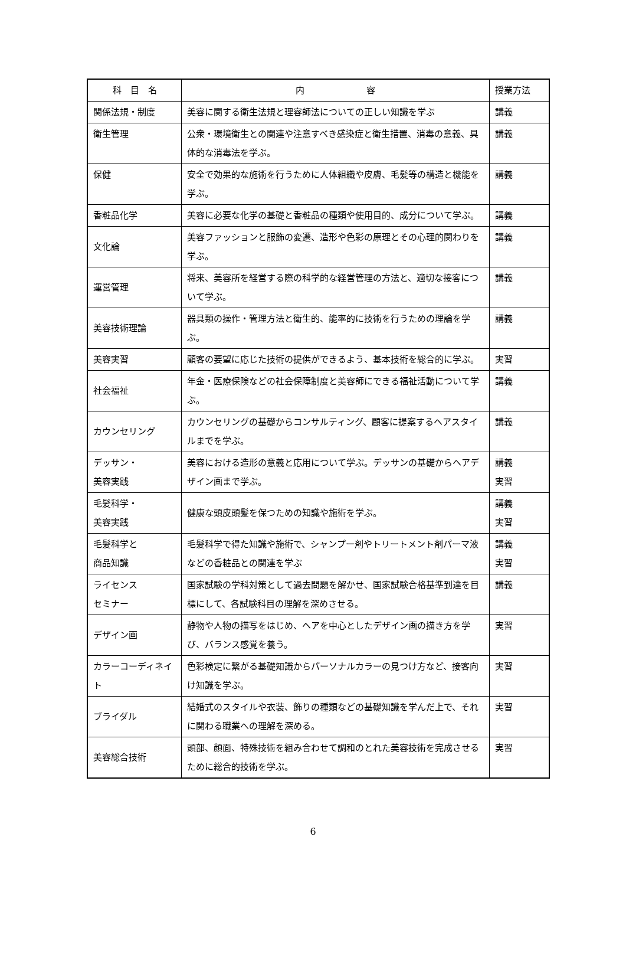| 科 目 名 | 内 容 | 授業方法 |
| --- | --- | --- |
| 関係法規・制度 | 美容に関する衛生法規と理容師法についての正しい知識を学ぶ | 講義 |
| 衛生管理 | 公衆・環境衛生との関連や注意すべき感染症と衛生措置、消毒の意義、具体的な消毒法を学ぶ。 | 講義 |
| 保健 | 安全で効果的な施術を行うために人体組織や皮膚、毛髪等の構造と機能を学ぶ。 | 講義 |
| 香粧品化学 | 美容に必要な化学の基礎と香粧品の種類や使用目的、成分について学ぶ。 | 講義 |
| 文化論 | 美容ファッションと服飾の変遷、造形や色彩の原理とその心理的関わりを学ぶ。 | 講義 |
| 運営管理 | 将来、美容所を経営する際の科学的な経営管理の方法と、適切な接客について学ぶ。 | 講義 |
| 美容技術理論 | 器具類の操作・管理方法と衛生的、能率的に技術を行うための理論を学ぶ。 | 講義 |
| 美容実習 | 顧客の要望に応じた技術の提供ができるよう、基本技術を総合的に学ぶ。 | 実習 |
| 社会福祉 | 年金・医療保険などの社会保障制度と美容師にできる福祉活動について学ぶ。 | 講義 |
| カウンセリング | カウンセリングの基礎からコンサルティング、顧客に提案するヘアスタイルまでを学ぶ。 | 講義 |
| デッサン・ 美容実践 | 美容における造形の意義と応用について学ぶ。デッサンの基礎からヘアデザイン画まで学ぶ。 | 講義 実習 |
| 毛髪科学・ 美容実践 | 健康な頭皮頭髪を保つための知識や施術を学ぶ。 | 講義 実習 |
| 毛髪科学と 商品知識 | 毛髪科学で得た知識や施術で、シャンプー剤やトリートメント剤パーマ液などの香粧品との関連を学ぶ | 講義 実習 |
| ライセンス セミナー | 国家試験の学科対策として過去問題を解かせ、国家試験合格基準到達を目標にして、各試験科目の理解を深めさせる。 | 講義 |
| デザイン画 | 静物や人物の描写をはじめ、ヘアを中心としたデザイン画の描き方を学び、バランス感覚を養う。 | 実習 |
| カラーコーディネイト | 色彩検定に繋がる基礎知識からパーソナルカラーの見つけ方など、接客向け知識を学ぶ。 | 実習 |
| ブライダル | 結婚式のスタイルや衣装、飾りの種類などの基礎知識を学んだ上で、それに関わる職業への理解を深める。 | 実習 |
| 美容総合技術 | 頭部、顔面、特殊技術を組み合わせて調和のとれた美容技術を完成させるために総合的技術を学ぶ。 | 実習 |
6